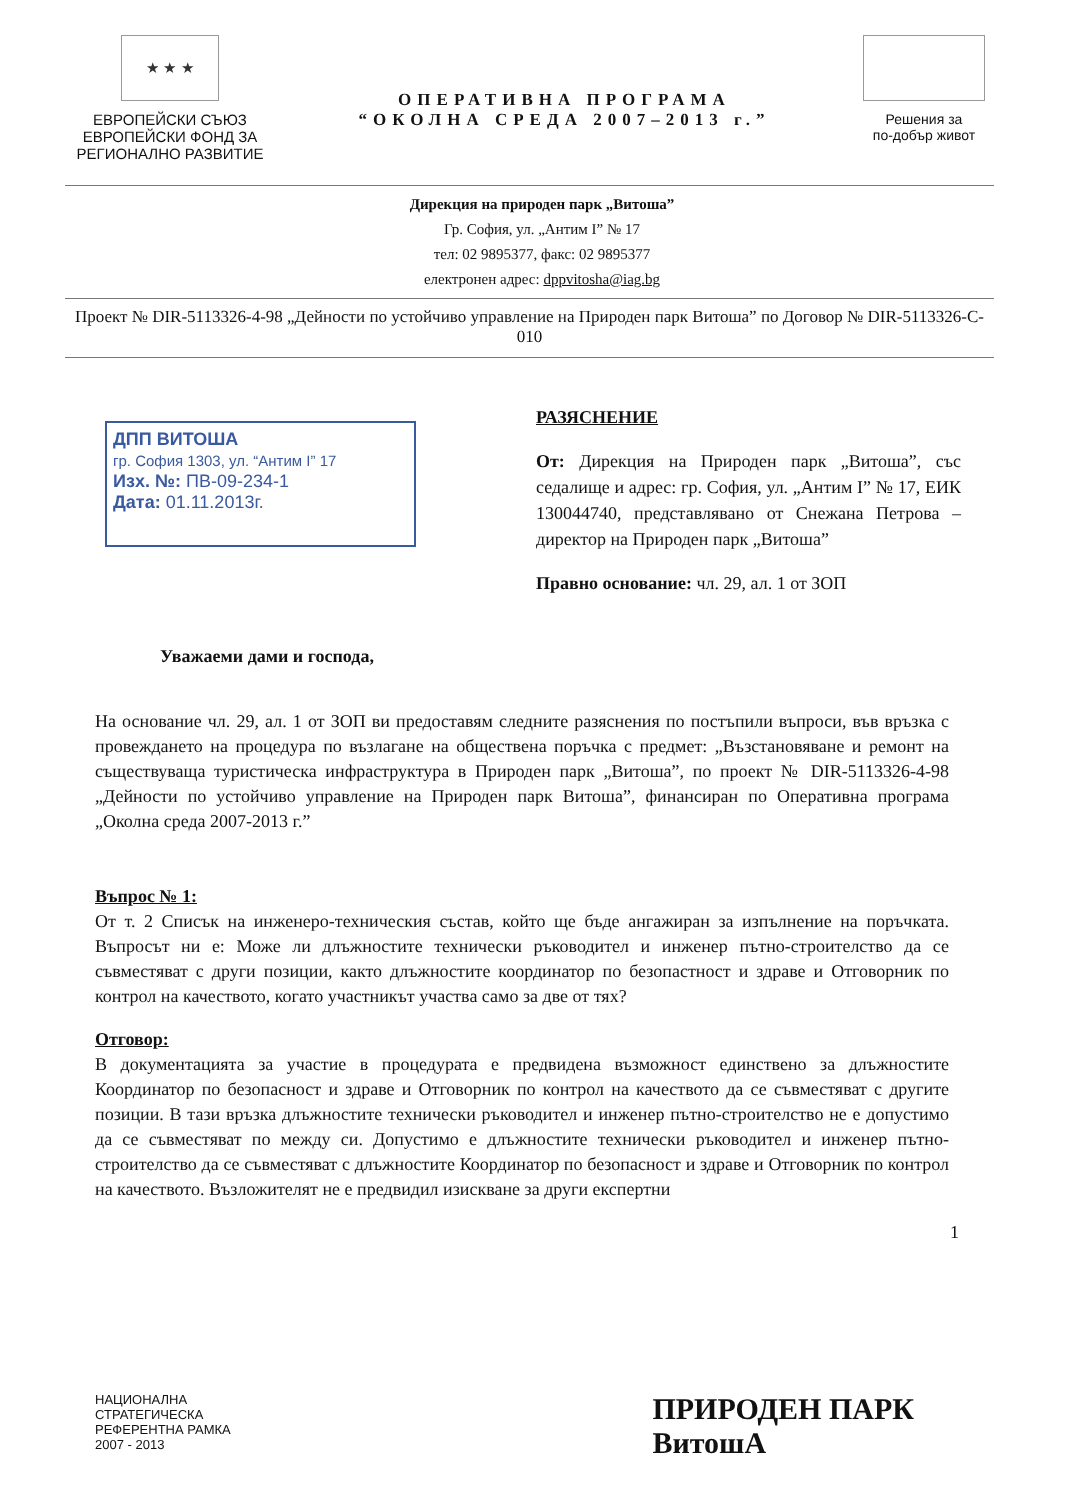★ ★ ★
ЕВРОПЕЙСКИ СЪЮЗ
ЕВРОПЕЙСКИ ФОНД ЗА РЕГИОНАЛНО РАЗВИТИЕ
ОПЕРАТИВНА ПРОГРАМА
“ОКОЛНА СРЕДА 2007–2013 г.”
Решения за
по-добър живот
Дирекция на природен парк „Витоша”
Гр. София, ул. „Антим І” № 17
тел: 02 9895377, факс: 02 9895377
електронен адрес: dppvitosha@iag.bg
Проект № DIR-5113326-4-98 „Дейности по устойчиво управление на Природен парк Витоша” по Договор № DIR-5113326-C-010
ДПП ВИТОША
гр. София 1303, ул. “Антим І” 17
Изх. №: ПВ-09-234-1
Дата: 01.11.2013г.
РАЗЯСНЕНИЕ
От: Дирекция на Природен парк „Витоша”, със седалище и адрес: гр. София, ул. „Антим І” № 17, ЕИК 130044740, представлявано от Снежана Петрова – директор на Природен парк „Витоша”
Правно основание: чл. 29, ал. 1 от ЗОП
Уважаеми дами и господа,
На основание чл. 29, ал. 1 от ЗОП ви предоставям следните разяснения по постъпили въпроси, във връзка с провеждането на процедура по възлагане на обществена поръчка с предмет: „Възстановяване и ремонт на съществуваща туристическа инфраструктура в Природен парк „Витоша”, по проект № DIR-5113326-4-98 „Дейности по устойчиво управление на Природен парк Витоша”, финансиран по Оперативна програма „Околна среда 2007-2013 г.”
Въпрос № 1:
От т. 2 Списък на инженеро-техническия състав, който ще бъде ангажиран за изпълнение на поръчката. Въпросът ни е: Може ли длъжностите технически ръководител и инженер пътно-строителство да се съвместяват с други позиции, както длъжностите координатор по безопастност и здраве и Отговорник по контрол на качеството, когато участникът участва само за две от тях?
Отговор:
В документацията за участие в процедурата е предвидена възможност единствено за длъжностите Координатор по безопасност и здраве и Отговорник по контрол на качеството да се съвместяват с другите позиции. В тази връзка длъжностите технически ръководител и инженер пътно-строителство не е допустимо да се съвместяват по между си. Допустимо е длъжностите технически ръководител и инженер пътно-строителство да се съвместяват с длъжностите Координатор по безопасност и здраве и Отговорник по контрол на качеството. Възложителят не е предвидил изискване за други експертни
1
НАЦИОНАЛНА
СТРАТЕГИЧЕСКА
РЕФЕРЕНТНА РАМКА
2007 - 2013
ПРИРОДЕН ПАРК
ВитошА